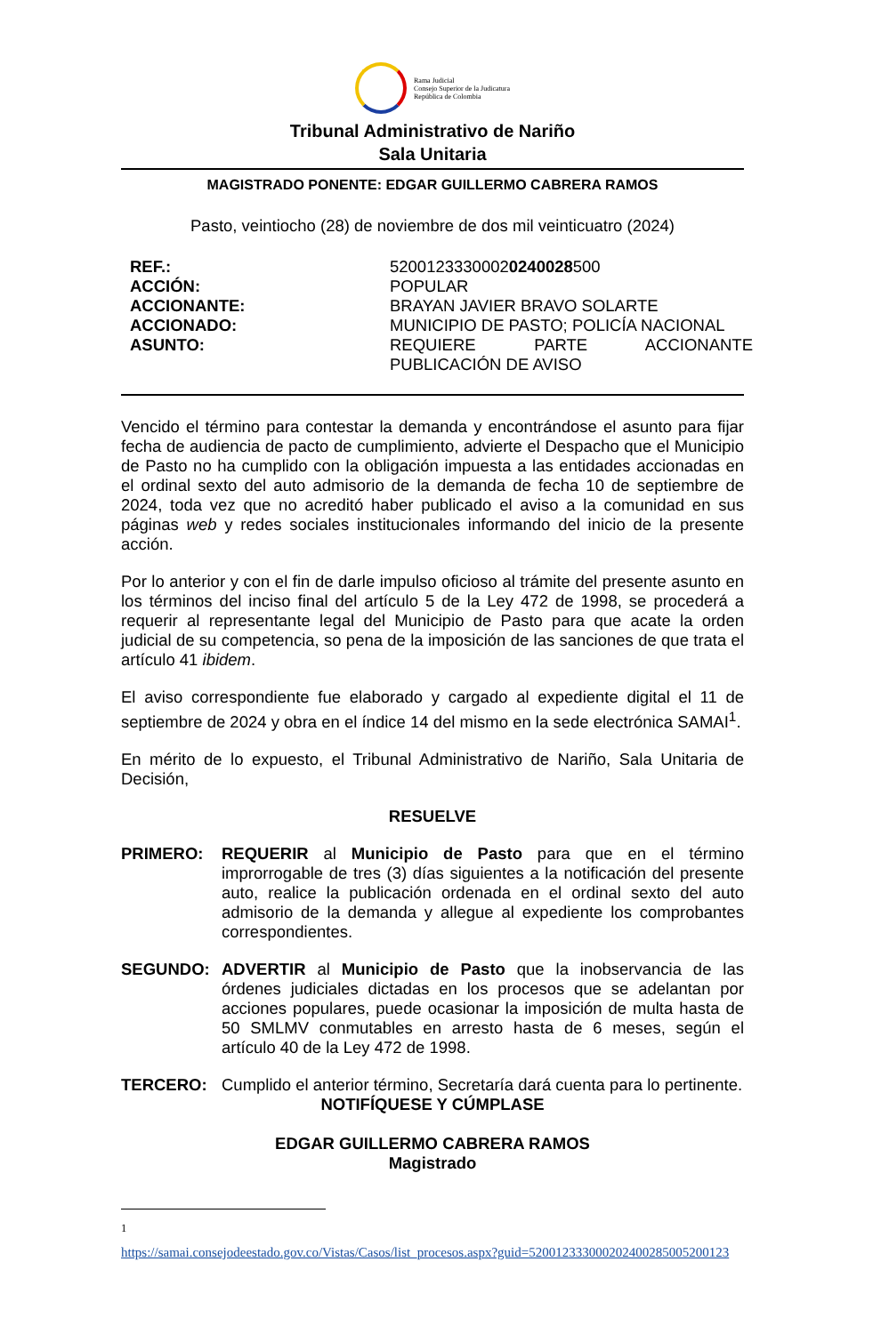Rama Judicial
Consejo Superior de la Judicatura
República de Colombia
Tribunal Administrativo de Nariño
Sala Unitaria
MAGISTRADO PONENTE: EDGAR GUILLERMO CABRERA RAMOS
Pasto, veintiocho (28) de noviembre de dos mil veinticuatro (2024)
| REF.: | 5200123330002 0240028 500 |
| ACCIÓN: | POPULAR |
| ACCIONANTE: | BRAYAN JAVIER BRAVO SOLARTE |
| ACCIONADO: | MUNICIPIO DE PASTO; POLICÍA NACIONAL |
| ASUNTO: | REQUIERE PARTE ACCIONANTE PUBLICACIÓN DE AVISO |
Vencido el término para contestar la demanda y encontrándose el asunto para fijar fecha de audiencia de pacto de cumplimiento, advierte el Despacho que el Municipio de Pasto no ha cumplido con la obligación impuesta a las entidades accionadas en el ordinal sexto del auto admisorio de la demanda de fecha 10 de septiembre de 2024, toda vez que no acreditó haber publicado el aviso a la comunidad en sus páginas web y redes sociales institucionales informando del inicio de la presente acción.
Por lo anterior y con el fin de darle impulso oficioso al trámite del presente asunto en los términos del inciso final del artículo 5 de la Ley 472 de 1998, se procederá a requerir al representante legal del Municipio de Pasto para que acate la orden judicial de su competencia, so pena de la imposición de las sanciones de que trata el artículo 41 ibidem.
El aviso correspondiente fue elaborado y cargado al expediente digital el 11 de septiembre de 2024 y obra en el índice 14 del mismo en la sede electrónica SAMAI<sup>1</sup>.
En mérito de lo expuesto, el Tribunal Administrativo de Nariño, Sala Unitaria de Decisión,
RESUELVE
PRIMERO: REQUERIR al Municipio de Pasto para que en el término improrrogable de tres (3) días siguientes a la notificación del presente auto, realice la publicación ordenada en el ordinal sexto del auto admisorio de la demanda y allegue al expediente los comprobantes correspondientes.
SEGUNDO: ADVERTIR al Municipio de Pasto que la inobservancia de las órdenes judiciales dictadas en los procesos que se adelantan por acciones populares, puede ocasionar la imposición de multa hasta de 50 SMLMV conmutables en arresto hasta de 6 meses, según el artículo 40 de la Ley 472 de 1998.
TERCERO: Cumplido el anterior término, Secretaría dará cuenta para lo pertinente.
NOTIFÍQUESE Y CÚMPLASE
EDGAR GUILLERMO CABRERA RAMOS
Magistrado
<sup>1</sup>
https://samai.consejodeestado.gov.co/Vistas/Casos/list_procesos.aspx?guid=520012333000202400285005200123